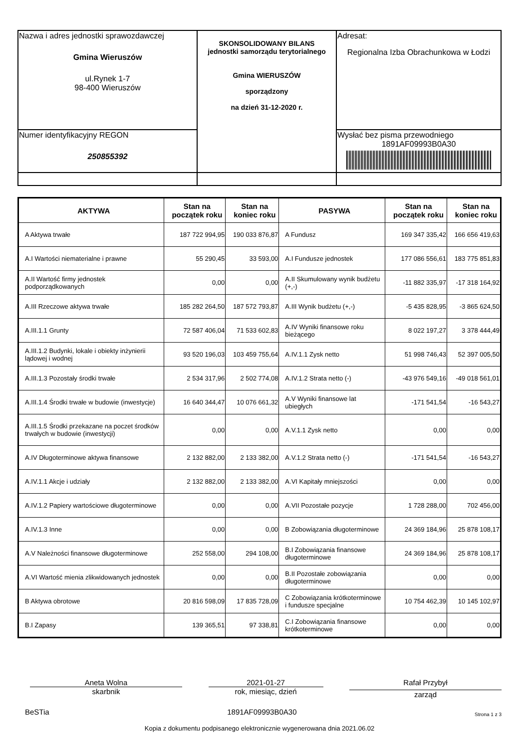| Nazwa i adres jednostki sprawozdawczej Gmina Wieruszów ul.Rynek 1-7 98-400 Wieruszów | SKONSOLIDOWANY BILANS jednostki samorządu terytorialnego Gmina WIERUSZÓW sporządzony na dzień 31-12-2020 r. | Adresat: Regionalna Izba Obrachunkowa w Łodzi |
| Numer identyfikacyjny REGON 250855392 | | Wysłać bez pisma przewodniego 1891AF09993B0A30 |
| AKTYWA | Stan na początek roku | Stan na koniec roku | PASYWA | Stan na początek roku | Stan na koniec roku |
| --- | --- | --- | --- | --- | --- |
| A Aktywa trwałe | 187 722 994,95 | 190 033 876,87 | A Fundusz | 169 347 335,42 | 166 656 419,63 |
| A.I Wartości niematerialne i prawne | 55 290,45 | 33 593,00 | A.I Fundusze jednostek | 177 086 556,61 | 183 775 851,83 |
| A.II Wartość firmy jednostek podporządkowanych | 0,00 | 0,00 | A.II Skumulowany wynik budżetu (+,-) | -11 882 335,97 | -17 318 164,92 |
| A.III Rzeczowe aktywa trwałe | 185 282 264,50 | 187 572 793,87 | A.III Wynik budżetu (+,-) | -5 435 828,95 | -3 865 624,50 |
| A.III.1.1 Grunty | 72 587 406,04 | 71 533 602,83 | A.IV Wyniki finansowe roku bieżącego | 8 022 197,27 | 3 378 444,49 |
| A.III.1.2 Budynki, lokale i obiekty inżynierii lądowej i wodnej | 93 520 196,03 | 103 459 755,64 | A.IV.1.1 Zysk netto | 51 998 746,43 | 52 397 005,50 |
| A.III.1.3 Pozostały środki trwałe | 2 534 317,96 | 2 502 774,08 | A.IV.1.2 Strata netto (-) | -43 976 549,16 | -49 018 561,01 |
| A.III.1.4 Środki trwałe w budowie (inwestycje) | 16 640 344,47 | 10 076 661,32 | A.V Wyniki finansowe lat ubiegłych | -171 541,54 | -16 543,27 |
| A.III.1.5 Środki przekazane na poczet środków trwałych w budowie (inwestycji) | 0,00 | 0,00 | A.V.1.1 Zysk netto | 0,00 | 0,00 |
| A.IV Długoterminowe aktywa finansowe | 2 132 882,00 | 2 133 382,00 | A.V.1.2 Strata netto (-) | -171 541,54 | -16 543,27 |
| A.IV.1.1 Akcje i udziały | 2 132 882,00 | 2 133 382,00 | A.VI Kapitały mniejszości | 0,00 | 0,00 |
| A.IV.1.2 Papiery wartościowe długoterminowe | 0,00 | 0,00 | A.VII Pozostałe pozycje | 1 728 288,00 | 702 456,00 |
| A.IV.1.3 Inne | 0,00 | 0,00 | B Zobowiązania długoterminowe | 24 369 184,96 | 25 878 108,17 |
| A.V Należności finansowe długoterminowe | 252 558,00 | 294 108,00 | B.I Zobowiązania finansowe długoterminowe | 24 369 184,96 | 25 878 108,17 |
| A.VI Wartość mienia zlikwidowanych jednostek | 0,00 | 0,00 | B.II Pozostałe zobowiązania długoterminowe | 0,00 | 0,00 |
| B Aktywa obrotowe | 20 816 598,09 | 17 835 728,09 | C Zobowiązania krótkoterminowe i fundusze specjalne | 10 754 462,39 | 10 145 102,97 |
| B.I Zapasy | 139 365,51 | 97 338,81 | C.I Zobowiązania finansowe krótkoterminowe | 0,00 | 0,00 |
Aneta Wolna
skarbnik
2021-01-27
rok, miesiąc, dzień
Rafał Przybył
zarząd
BeSTia 1891AF09993B0A30 Strona 1 z 3
Kopia z dokumentu podpisanego elektronicznie wygenerowana dnia 2021.06.02